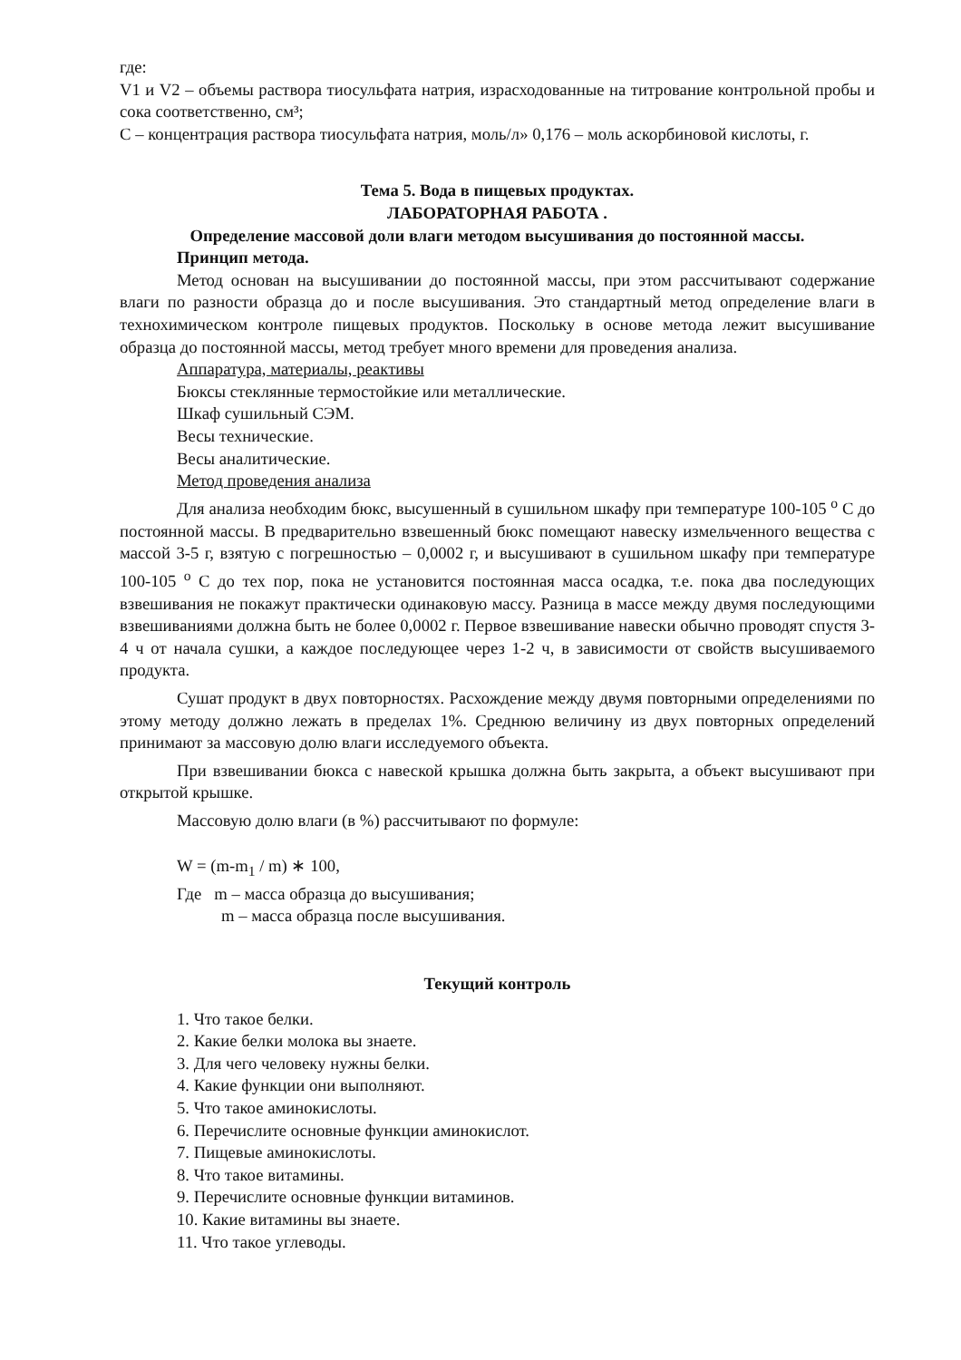где:
V1 и V2 – объемы раствора тиосульфата натрия, израсходованные на титрование контрольной пробы и сока соответственно, см³;
С – концентрация раствора тиосульфата натрия, моль/л» 0,176 – моль аскорбиновой кислоты, г.
Тема 5. Вода в пищевых продуктах.
ЛАБОРАТОРНАЯ РАБОТА .
Определение массовой доли влаги методом высушивания до постоянной массы.
Принцип метода.
Метод основан на высушивании до постоянной массы, при этом рассчитывают содержание влаги по разности образца до и после высушивания. Это стандартный метод определение влаги в технохимическом контроле пищевых продуктов. Поскольку в основе метода лежит высушивание образца до постоянной массы, метод требует много времени для проведения анализа.
Аппаратура, материалы, реактивы
Бюксы стеклянные термостойкие или металлические.
Шкаф сушильный СЭМ.
Весы технические.
Весы аналитические.
Метод проведения анализа
Для анализа необходим бюкс, высушенный в сушильном шкафу при температуре 100-105 <sup>о</sup> С до постоянной массы. В предварительно взвешенный бюкс помещают навеску измельченного вещества с массой 3-5 г, взятую с погрешностью – 0,0002 г, и высушивают в сушильном шкафу при температуре 100-105 <sup>о</sup> С до тех пор, пока не установится постоянная масса осадка, т.е. пока два последующих взвешивания не покажут практически одинаковую массу. Разница в массе между двумя последующими взвешиваниями должна быть не более 0,0002 г. Первое взвешивание навески обычно проводят спустя 3-4 ч от начала сушки, а каждое последующее через 1-2 ч, в зависимости от свойств высушиваемого продукта.
Сушат продукт в двух повторностях. Расхождение между двумя повторными определениями по этому методу должно лежать в пределах 1%. Среднюю величину из двух повторных определений принимают за массовую долю влаги исследуемого объекта.
При взвешивании бюкса с навеской крышка должна быть закрыта, а объект высушивают при открытой крышке.
Массовую долю влаги (в %) рассчитывают по формуле:
W = (m-m<sub>1</sub> / m) ∗ 100,
Где m – масса образца до высушивания;
m – масса образца после высушивания.
Текущий контроль
1. Что такое белки.
2. Какие белки молока вы знаете.
3. Для чего человеку нужны белки.
4. Какие функции они выполняют.
5. Что такое аминокислоты.
6. Перечислите основные функции аминокислот.
7. Пищевые аминокислоты.
8. Что такое витамины.
9. Перечислите основные функции витаминов.
10. Какие витамины вы знаете.
11. Что такое углеводы.